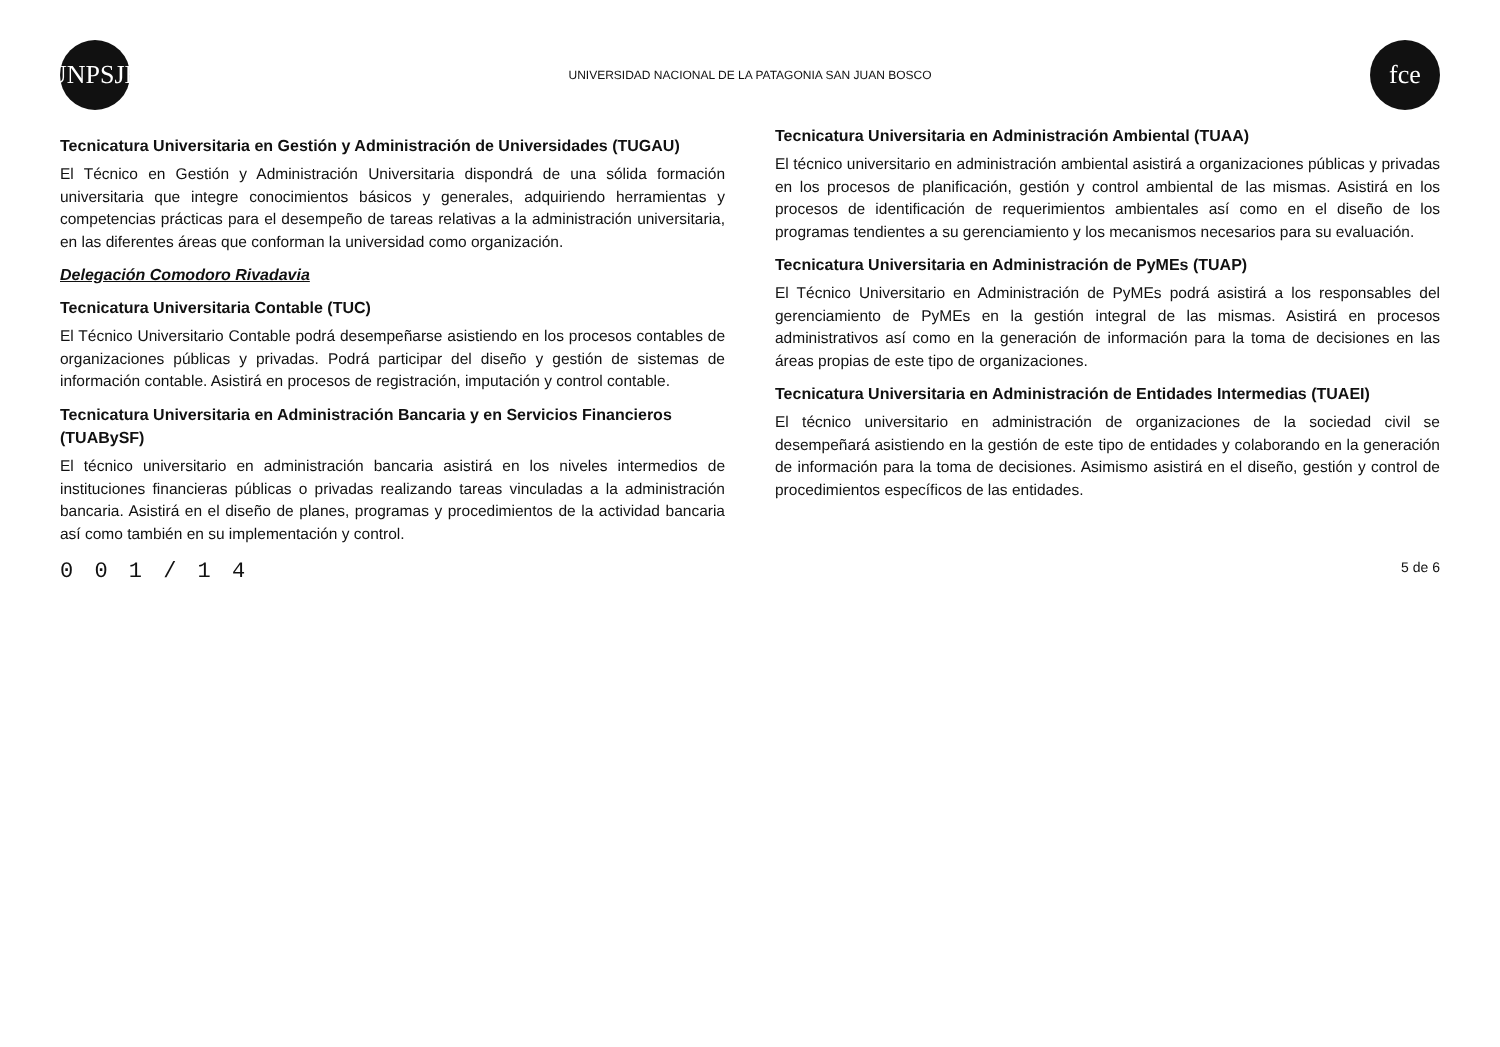UNPSJB
UNIVERSIDAD NACIONAL DE LA PATAGONIA SAN JUAN BOSCO
fce
Tecnicatura Universitaria en Gestión y Administración de Universidades (TUGAU)
El Técnico en Gestión y Administración Universitaria dispondrá de una sólida formación universitaria que integre conocimientos básicos y generales, adquiriendo herramientas y competencias prácticas para el desempeño de tareas relativas a la administración universitaria, en las diferentes áreas que conforman la universidad como organización.
Delegación Comodoro Rivadavia
Tecnicatura Universitaria Contable (TUC)
El Técnico Universitario Contable podrá desempeñarse asistiendo en los procesos contables de organizaciones públicas y privadas. Podrá participar del diseño y gestión de sistemas de información contable. Asistirá en procesos de registración, imputación y control contable.
Tecnicatura Universitaria en Administración Bancaria y en Servicios Financieros (TUABySF)
El técnico universitario en administración bancaria asistirá en los niveles intermedios de instituciones financieras públicas o privadas realizando tareas vinculadas a la administración bancaria. Asistirá en el diseño de planes, programas y procedimientos de la actividad bancaria así como también en su implementación y control.
Tecnicatura Universitaria en Administración Ambiental (TUAA)
El técnico universitario en administración ambiental asistirá a organizaciones públicas y privadas en los procesos de planificación, gestión y control ambiental de las mismas. Asistirá en los procesos de identificación de requerimientos ambientales así como en el diseño de los programas tendientes a su gerenciamiento y los mecanismos necesarios para su evaluación.
Tecnicatura Universitaria en Administración de PyMEs (TUAP)
El Técnico Universitario en Administración de PyMEs podrá asistirá a los responsables del gerenciamiento de PyMEs en la gestión integral de las mismas. Asistirá en procesos administrativos así como en la generación de información para la toma de decisiones en las áreas propias de este tipo de organizaciones.
Tecnicatura Universitaria en Administración de Entidades Intermedias (TUAEI)
El técnico universitario en administración de organizaciones de la sociedad civil se desempeñará asistiendo en la gestión de este tipo de entidades y colaborando en la generación de información para la toma de decisiones. Asimismo asistirá en el diseño, gestión y control de procedimientos específicos de las entidades.
0 0 1 / 1 4 5 de 6